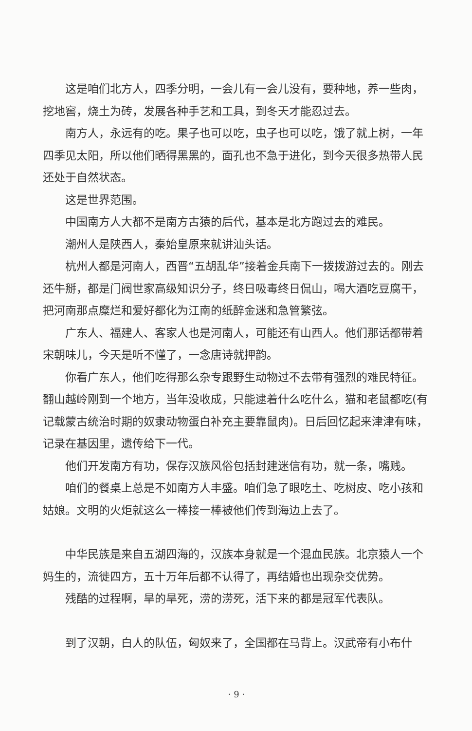这是咱们北方人，四季分明，一会儿有一会儿没有，要种地，养一些肉，挖地窖，烧土为砖，发展各种手艺和工具，到冬天才能忍过去。
南方人，永远有的吃。果子也可以吃，虫子也可以吃，饿了就上树，一年四季见太阳，所以他们晒得黑黑的，面孔也不急于进化，到今天很多热带人民还处于自然状态。
这是世界范围。
中国南方人大都不是南方古猿的后代，基本是北方跑过去的难民。
潮州人是陕西人，秦始皇原来就讲汕头话。
杭州人都是河南人，西晋“五胡乱华”接着金兵南下一拨拨游过去的。刚去还牛掰，都是门阀世家高级知识分子，终日吸毒终日侃山，喝大酒吃豆腐干，把河南那点糜烂和爱好都化为江南的纸醉金迷和急管繁弦。
广东人、福建人、客家人也是河南人，可能还有山西人。他们那话都带着宋朝味儿，今天是听不懂了，一念唐诗就押韵。
你看广东人，他们吃得那么杂专跟野生动物过不去带有强烈的难民特征。翻山越岭刚到一个地方，当年没收成，只能逮着什么吃什么，猫和老鼠都吃(有记载蒙古统治时期的奴隶动物蛋白补充主要靠鼠肉)。日后回忆起来津津有味，记录在基因里，遗传给下一代。
他们开发南方有功，保存汉族风俗包括封建迷信有功，就一条，嘴贱。
咱们的餐桌上总是不如南方人丰盛。咱们急了眼吃土、吃树皮、吃小孩和姑娘。文明的火炬就这么一棒接一棒被他们传到海边上去了。
中华民族是来自五湖四海的，汉族本身就是一个混血民族。北京猿人一个妈生的，流徙四方，五十万年后都不认得了，再结婚也出现杂交优势。
残酷的过程啊，旱的旱死，涝的涝死，活下来的都是冠军代表队。
到了汉朝，白人的队伍，匈奴来了，全国都在马背上。汉武帝有小布什
· 9 ·